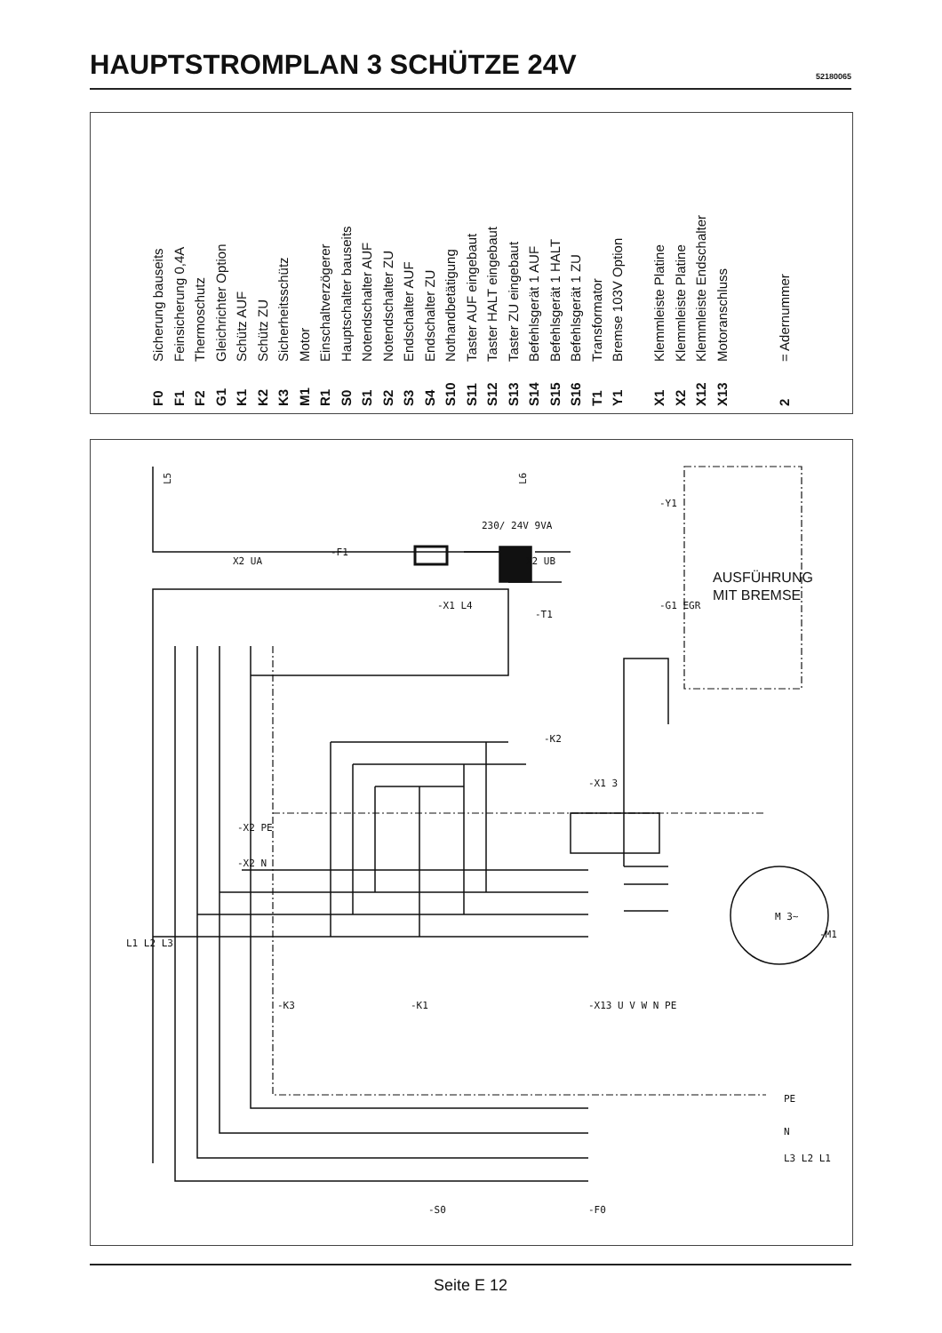HAUPTSTROMPLAN 3 SCHÜTZE 24V
52180065
F0 Sicherung bauseits
F1 Feinsicherung 0,4A
F2 Thermoschutz
G1 Gleichrichter Option
K1 Schütz AUF
K2 Schütz ZU
K3 Sicherheitsschütz
M1 Motor
R1 Einschaltverzögerer
S0 Hauptschalter bauseits
S1 Notendschalter AUF
S2 Notendschalter ZU
S3 Endschalter AUF
S4 Endschalter ZU
S10 Nothandbetätigung
S11 Taster AUF eingebaut
S12 Taster HALT eingebaut
S13 Taster ZU eingebaut
S14 Befehlsgerät 1 AUF
S15 Befehlsgerät 1 HALT
S16 Befehlsgerät 1 ZU
T1 Transformator
Y1 Bremse 103V Option
X1 Klemmleiste Platine
X2 Klemmleiste Platine
X12 Klemmleiste Endschalter
X13 Motoranschluss
2 = Adernummer
L5
L6
X2 UA
-F1
230/ 24V 9VA
-T1
-X1 L4
X2 UB
-Y1
-G1 EGR
-K2
-X1 3
-X2 PE
-X2 N
-K3
-K1
-X13 U V W N PE
M 3~
-M1
L1 L2 L3
PE
N
L3 L2 L1
-S0
-F0
AUSFÜHRUNG
MIT BREMSE
Seite E 12